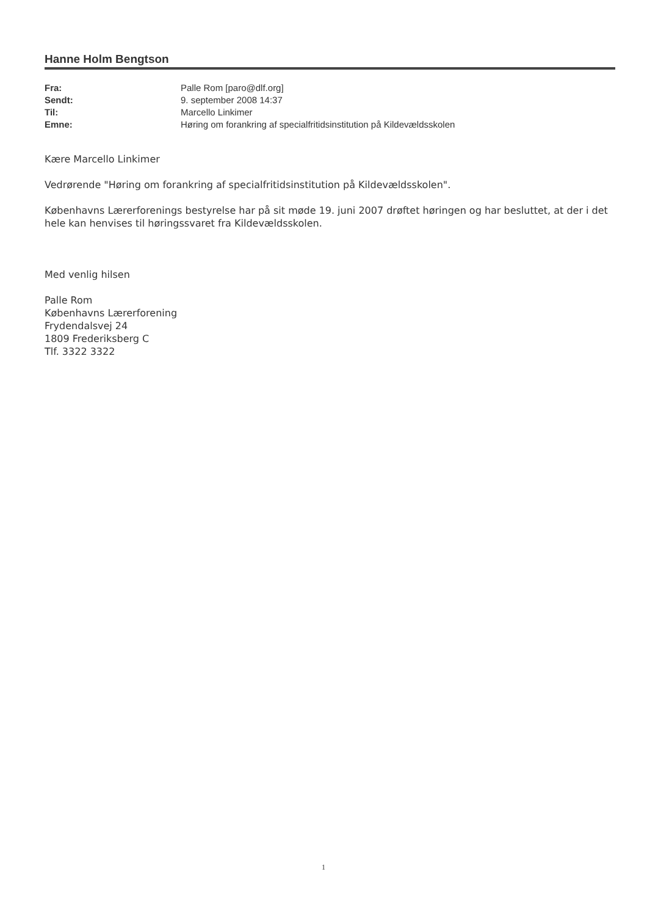Hanne Holm Bengtson
| Fra: | Palle Rom [paro@dlf.org] |
| Sendt: | 9. september 2008 14:37 |
| Til: | Marcello Linkimer |
| Emne: | Høring om forankring af specialfritidsinstitution på Kildevældsskolen |
Kære Marcello Linkimer
Vedrørende "Høring om forankring af specialfritidsinstitution på Kildevældsskolen".
Københavns Lærerforenings bestyrelse har på sit møde 19. juni 2007 drøftet høringen og har besluttet, at der i det hele kan henvises til høringssvaret fra Kildevældsskolen.
Med venlig hilsen
Palle Rom
Københavns Lærerforening
Frydendalsvej 24
1809 Frederiksberg C
Tlf. 3322 3322
1